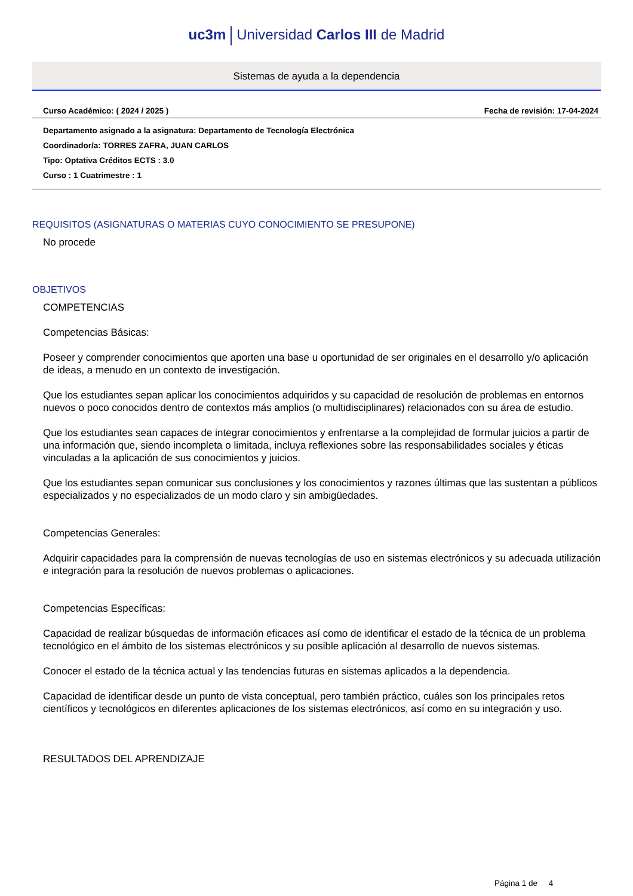uc3m Universidad Carlos III de Madrid
Sistemas de ayuda a la dependencia
Curso Académico: ( 2024 / 2025 ) Fecha de revisión: 17-04-2024
Departamento asignado a la asignatura: Departamento de Tecnología Electrónica
Coordinador/a: TORRES ZAFRA, JUAN CARLOS
Tipo: Optativa Créditos ECTS : 3.0
Curso : 1 Cuatrimestre : 1
REQUISITOS (ASIGNATURAS O MATERIAS CUYO CONOCIMIENTO SE PRESUPONE)
No procede
OBJETIVOS
COMPETENCIAS
Competencias Básicas:
Poseer y comprender conocimientos que aporten una base u oportunidad de ser originales en el desarrollo y/o aplicación de ideas, a menudo en un contexto de investigación.
Que los estudiantes sepan aplicar los conocimientos adquiridos y su capacidad de resolución de problemas en entornos nuevos o poco conocidos dentro de contextos más amplios (o multidisciplinares) relacionados con su área de estudio.
Que los estudiantes sean capaces de integrar conocimientos y enfrentarse a la complejidad de formular juicios a partir de una información que, siendo incompleta o limitada, incluya reflexiones sobre las responsabilidades sociales y éticas vinculadas a la aplicación de sus conocimientos y juicios.
Que los estudiantes sepan comunicar sus conclusiones y los conocimientos y razones últimas que las sustentan a públicos especializados y no especializados de un modo claro y sin ambigüedades.
Competencias Generales:
Adquirir capacidades para la comprensión de nuevas tecnologías de uso en sistemas electrónicos y su adecuada utilización e integración para la resolución de nuevos problemas o aplicaciones.
Competencias Específicas:
Capacidad de realizar búsquedas de información eficaces así como de identificar el estado de la técnica de un problema tecnológico en el ámbito de los sistemas electrónicos y su posible aplicación al desarrollo de nuevos sistemas.
Conocer el estado de la técnica actual y las tendencias futuras en sistemas aplicados a la dependencia.
Capacidad de identificar desde un punto de vista conceptual, pero también práctico, cuáles son los principales retos científicos y tecnológicos en diferentes aplicaciones de los sistemas electrónicos, así como en su integración y uso.
RESULTADOS DEL APRENDIZAJE
Página 1 de 4